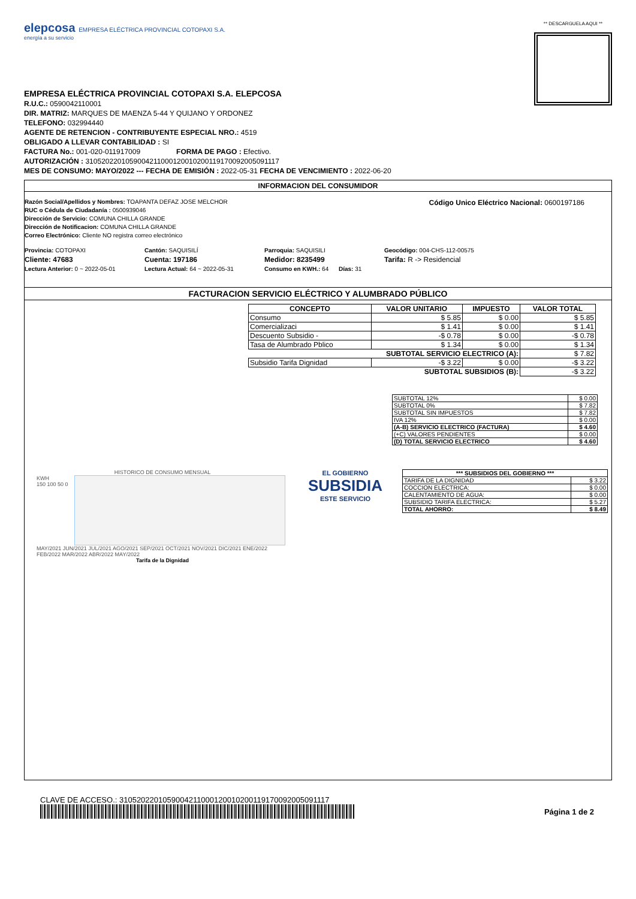elepcosa EMPRESA ELÉCTRICA PROVINCIAL COTOPAXI S.A.
energía a su servicio
** DESCARGUELA AQUI **
EMPRESA ELÉCTRICA PROVINCIAL COTOPAXI S.A. ELEPCOSA
R.U.C.: 0590042110001
DIR. MATRIZ: MARQUES DE MAENZA 5-44 Y QUIJANO Y ORDONEZ
TELEFONO: 032994440
AGENTE DE RETENCION - CONTRIBUYENTE ESPECIAL NRO.: 4519
OBLIGADO A LLEVAR CONTABILIDAD : SI
FACTURA No.: 001-020-011917009 FORMA DE PAGO : Efectivo.
AUTORIZACIÓN : 3105202201059004211000120010200119170092005091117
MES DE CONSUMO: MAYO/2022 --- FECHA DE EMISIÓN : 2022-05-31 FECHA DE VENCIMIENTO : 2022-06-20
INFORMACION DEL CONSUMIDOR
Razón Social/Apellidos y Nombres: TOAPANTA DEFAZ JOSE MELCHOR
RUC o Cédula de Ciudadanía : 0500939046
Dirección de Servicio: COMUNA CHILLA GRANDE
Dirección de Notificacion: COMUNA CHILLA GRANDE
Correo Electrónico: Cliente NO registra correo electrónico
Código Unico Eléctrico Nacional: 0600197186
Provincia: COTOPAXI Cantón: SAQUISILÍ Parroquia: SAQUISILI Geocódigo: 004-CHS-112-00575
Cliente: 47683 Cuenta: 197186 Medidor: 8235499 Tarifa: R -> Residencial
Lectura Anterior: 0 ~ 2022-05-01 Lectura Actual: 64 ~ 2022-05-31 Consumo en KWH.: 64 Días: 31
FACTURACION SERVICIO ELÉCTRICO Y ALUMBRADO PÚBLICO
| CONCEPTO | VALOR UNITARIO | IMPUESTO | VALOR TOTAL |
| --- | --- | --- | --- |
| Consumo | $ 5.85 | $ 0.00 | $ 5.85 |
| Comercializaci | $ 1.41 | $ 0.00 | $ 1.41 |
| Descuento Subsidio - | -$ 0.78 | $ 0.00 | -$ 0.78 |
| Tasa de Alumbrado Pblico | $ 1.34 | $ 0.00 | $ 1.34 |
| SUBTOTAL SERVICIO ELECTRICO (A): | | | $ 7.82 |
| Subsidio Tarifa Dignidad | -$ 3.22 | $ 0.00 | -$ 3.22 |
| SUBTOTAL SUBSIDIOS (B): | | | -$ 3.22 |
| SUBTOTAL 12% | $ 0.00 |
| SUBTOTAL 0% | $ 7.82 |
| SUBTOTAL SIN IMPUESTOS | $ 7.82 |
| IVA 12% | $ 0.00 |
| (A-B) SERVICIO ELECTRICO (FACTURA) | $ 4.60 |
| (+C) VALORES PENDIENTES | $ 0.00 |
| (D) TOTAL SERVICIO ELECTRICO | $ 4.60 |
HISTORICO DE CONSUMO MENSUAL
KWH
150 100 50 0
MAY/2021 JUN/2021 JUL/2021 AGO/2021 SEP/2021 OCT/2021 NOV/2021 DIC/2021 ENE/2022 FEB/2022 MAR/2022 ABR/2022 MAY/2022
Tarifa de la Dignidad
EL GOBIERNO
SUBSIDIA
ESTE SERVICIO
| *** SUBSIDIOS DEL GOBIERNO *** | |
| --- | --- |
| TARIFA DE LA DIGNIDAD | $ 3.22 |
| COCCION ELECTRICA: | $ 0.00 |
| CALENTAMIENTO DE AGUA: | $ 0.00 |
| SUBSIDIO TARIFA ELECTRICA: | $ 5.27 |
| TOTAL AHORRO: | $ 8.49 |
CLAVE DE ACCESO.: 3105202201059004211000120010200119170092005091117
Página 1 de 2